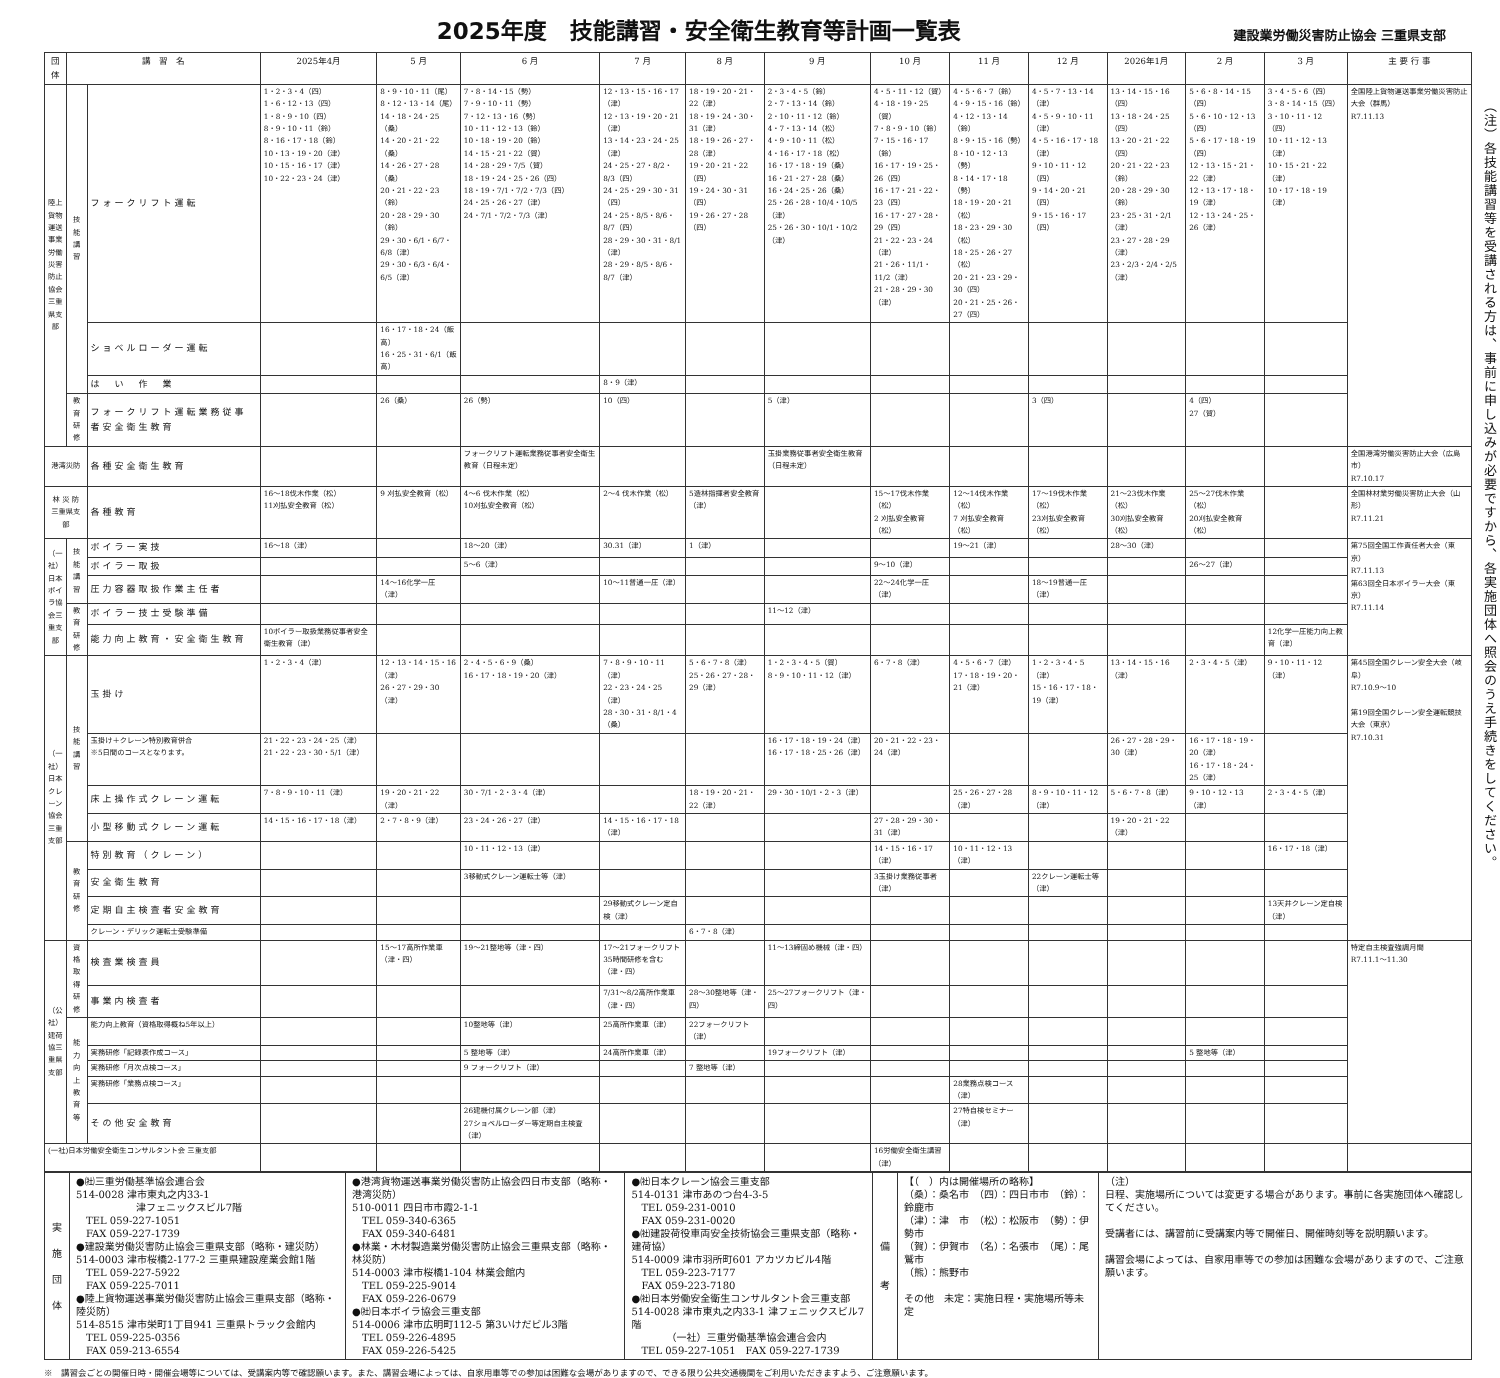2025年度　技能講習・安全衛生教育等計画一覧表
建設業労働災害防止協会 三重県支部
| 団体 | 講 習 名 | | 2025年4月 | 5 月 | 6 月 | 7 月 | 8 月 | 9 月 | 10 月 | 11 月 | 12 月 | 2026年1月 | 2 月 | 3 月 | 主 要 行 事 |
| --- | --- | --- | --- | --- | --- | --- | --- | --- | --- | --- | --- | --- | --- | --- | --- |
| 陸上貨物運送事業労働災害防止協会三重県支部 | 技 能 講 習 | フォークリフト運転 | 1・2・3・4（四） 1・6・12・13（四） 1・8・9・10（四） 8・9・10・11（鈴） 8・16・17・18（鈴） 10・13・19・20（津） 10・15・16・17（津） 10・22・23・24（津） | 8・9・10・11（尾） 8・12・13・14（尾） 14・18・24・25（桑） 14・20・21・22（桑） 14・26・27・28（桑） 20・21・22・23（鈴） 20・28・29・30（鈴） 29・30・6/1・6/7・6/8（津） 29・30・6/3・6/4・6/5（津） | 7・8・14・15（勢） 7・9・10・11（勢） 7・12・13・16（勢） 10・11・12・13（鈴） 10・18・19・20（鈴） 14・15・21・22（賀） 14・28・29・7/5（賀） 18・19・24・25・26（四） 18・19・7/1・7/2・7/3（四） 24・25・26・27（津） 24・7/1・7/2・7/3（津） | 12・13・15・16・17（津） 12・13・19・20・21（津） 13・14・23・24・25（津） 24・25・27・8/2・8/3（四） 24・25・29・30・31（四） 24・25・8/5・8/6・8/7（四） 28・29・30・31・8/1（津） 28・29・8/5・8/6・8/7（津） | 18・19・20・21・22（津） 18・19・24・30・31（津） 18・19・26・27・28（津） 19・20・21・22（四） 19・24・30・31（四） 19・26・27・28（四） | 2・3・4・5（鈴） 2・7・13・14（鈴） 2・10・11・12（鈴） 4・7・13・14（松） 4・9・10・11（松） 4・16・17・18（松） 16・17・18・19（桑） 16・21・27・28（桑） 16・24・25・26（桑） 25・26・28・10/4・10/5（津） 25・26・30・10/1・10/2（津） | 4・5・11・12（賀） 4・18・19・25（賀） 7・8・9・10（鈴） 7・15・16・17（鈴） 16・17・19・25・26（四） 16・17・21・22・23（四） 16・17・27・28・29（四） 21・22・23・24（津） 21・26・11/1・11/2（津） 21・28・29・30（津） | 4・5・6・7（鈴） 4・9・15・16（鈴） 4・12・13・14（鈴） 8・9・15・16（勢） 8・10・12・13（勢） 8・14・17・18（勢） 18・19・20・21（松） 18・23・29・30（松） 18・25・26・27（松） 20・21・23・29・30（四） 20・21・25・26・27（四） | 4・5・7・13・14（津） 4・5・9・10・11（津） 4・5・16・17・18（津） 9・10・11・12（四） 9・14・20・21（四） 9・15・16・17（四） | 13・14・15・16（四） 13・18・24・25（四） 13・20・21・22（四） 20・21・22・23（鈴） 20・28・29・30（鈴） 23・25・31・2/1（津） 23・27・28・29（津） 23・2/3・2/4・2/5（津） | 5・6・8・14・15（四） 5・6・10・12・13（四） 5・6・17・18・19（四） 12・13・15・21・22（津） 12・13・17・18・19（津） 12・13・24・25・26（津） | 3・4・5・6（四） 3・8・14・15（四） 3・10・11・12（四） 10・11・12・13（津） 10・15・21・22（津） 10・17・18・19（津） | 全国陸上貨物運送事業労働災害防止大会（群馬） R7.11.13 |
| | | ショベルローダー運転 | | 16・17・18・24（飯高） 16・25・31・6/1（飯高） | | | | | | | | | | | |
| | | は い 作 業 | | | | 8・9（津） | | | | | | | | | |
| | 教育 研修 | フォークリフト運転業務従事者安全衛生教育 | | 26（桑） | 26（勢） | 10（四） | | 5（津） | | | 3（四） | | 4（四） 27（賀） | | |
| 港湾災防 | | 各種安全衛生教育 | | | フォークリフト運転業務従事者安全衛生教育（日程未定） | | | 玉掛業務従事者安全衛生教育（日程未定） | | | | | | | 全国港湾労働災害防止大会（広島市） R7.10.17 |
| 林 災 防 三重県支部 | | 各種教育 | 16～18伐木作業（松） 11刈払安全教育（松） | 9 刈払安全教育（松） | 4～6 伐木作業（松） 10刈払安全教育（松） | 2～4 伐木作業（松） | 5造林指揮者安全教育（津） | | 15～17伐木作業（松） 2 刈払安全教育（松） | 12～14伐木作業（松） 7 刈払安全教育（松） | 17～19伐木作業（松） 23刈払安全教育（松） | 21～23伐木作業（松） 30刈払安全教育（松） | 25～27伐木作業（松） 20刈払安全教育（松） | | 全国林材業労働災害防止大会（山形） R7.11.21 |
| （一社）日本ボイラ協会三重支部 | 技能講習 | ボイラー実技 | 16～18（津） | | 18～20（津） | 30.31（津） | 1（津） | | | 19～21（津） | | 28～30（津） | | | 第75回全国工作責任者大会（東京） R7.11.13 第63回全日本ボイラー大会（東京） R7.11.14 |
| | | ボイラー取扱 | | | 5～6（津） | | | | 9～10（津） | | | | 26～27（津） | | |
| | | 圧力容器取扱作業主任者 | | 14～16化学一圧（津） | | 10～11普通一圧（津） | | | 22～24化学一圧（津） | | 18～19普通一圧（津） | | | | |
| | 教育 研修 | ボイラー技士受験準備 | | | | | | 11～12（津） | | | | | | | |
| | | 能力向上教育・安全衛生教育 | 10ボイラー取扱業務従事者安全衛生教育（津） | | | | | | | | | | | 12化学一圧能力向上教育（津） | |
| （一社）日本クレーン協会三重支部 | 技能講習 | 玉掛け | 1・2・3・4（津） | 12・13・14・15・16（津） 26・27・29・30（津） | 2・4・5・6・9（桑） 16・17・18・19・20（津） | 7・8・9・10・11（津） 22・23・24・25（津） 28・30・31・8/1・4（桑） | 5・6・7・8（津） 25・26・27・28・29（津） | 1・2・3・4・5（賀） 8・9・10・11・12（津） | 6・7・8（津） | 4・5・6・7（津） 17・18・19・20・21（津） | 1・2・3・4・5（津） 15・16・17・18・19（津） | 13・14・15・16（津） | 2・3・4・5（津） | 9・10・11・12（津） | 第45回全国クレーン安全大会（岐阜） R7.10.9～10 第19回全国クレーン安全運転競技大会（東京） R7.10.31 |
| | | 玉掛け＋クレーン特別教育併合 ※5日間のコースとなります。 | 21・22・23・24・25（津） 21・22・23・30・5/1（津） | | | | | 16・17・18・19・24（津） 16・17・18・25・26（津） | 20・21・22・23・24（津） | | | 26・27・28・29・30（津） | 16・17・18・19・20（津） 16・17・18・24・25（津） | | |
| | | 床上操作式クレーン運転 | 7・8・9・10・11（津） | 19・20・21・22（津） | 30・7/1・2・3・4（津） | | 18・19・20・21・22（津） | 29・30・10/1・2・3（津） | | 25・26・27・28（津） | 8・9・10・11・12（津） | 5・6・7・8（津） | 9・10・12・13（津） | 2・3・4・5（津） | |
| | | 小型移動式クレーン運転 | 14・15・16・17・18（津） | 2・7・8・9（津） | 23・24・26・27（津） | 14・15・16・17・18（津） | | | 27・28・29・30・31（津） | | | 19・20・21・22（津） | | | |
| | 教 育 研 修 | 特別教育（クレーン） | | | 10・11・12・13（津） | | | | 14・15・16・17（津） | 10・11・12・13（津） | | | | 16・17・18（津） | |
| | | 安全衛生教育 | | | 3移動式クレーン運転士等（津） | | | | 3玉掛け業務従事者（津） | | 22クレーン運転士等（津） | | | | |
| | | 定期自主検査者安全教育 | | | | 29移動式クレーン定自検（津） | | | | | | | | 13天井クレーン定自検（津） | |
| | | クレーン・デリック運転士受験準備 | | | | | 6・7・8（津） | | | | | | | | |
| （公社）建荷協三重県支部 | 資格取得研修 | 検査業検査員 | | 15～17高所作業車（津・四） | 19～21整地等（津・四） | 17～21フォークリフト 35時間研修を含む（津・四） | | 11～13締固め機械（津・四） | | | | | | | 特定自主検査強調月間 R7.11.1～11.30 |
| | | 事業内検査者 | | | | 7/31～8/2高所作業車（津・四） | 28～30整地等（津・四） | 25～27フォークリフト（津・四） | | | | | | | |
| | 能力向上教育等 | 能力向上教育（資格取得概ね5年以上） | | | 10整地等（津） | 25高所作業車（津） | 22フォークリフト（津） | | | | | | | | |
| | | 実務研修「記録表作成コース」 | | | 5 整地等（津） | 24高所作業車（津） | | 19フォークリフト（津） | | | | | 5 整地等（津） | | |
| | | 実務研修「月次点検コース」 | | | 9 フォークリフト（津） | | 7 整地等（津） | | | | | | | | |
| | | 実務研修「業務点検コース」 | | | | | | | | 28業務点検コース（津） | | | | | |
| | | その他安全教育 | | | 26建機付属クレーン部（津） 27ショベルローダー等定期自主検査（津） | | | | | 27特自検セミナー（津） | | | | | |
| (一社)日本労働安全衛生コンサルタント会 三重支部 | | | | | | | | | 16労働安全衛生講習（津） | | | | | | |
| 実 施 団 体 | ●㈳三重労働基準協会連合会 514-0028 津市東丸之内33-1 津フェニックスビル7階 TEL 059-227-1051 FAX 059-227-1739 ●建設業労働災害防止協会三重県支部（略称・建災防） 514-0003 津市桜橋2-177-2 三重県建設産業会館1階 TEL 059-227-5922 FAX 059-225-7011 ●陸上貨物運送事業労働災害防止協会三重県支部（略称・陸災防） 514-8515 津市栄町1丁目941 三重県トラック会館内 TEL 059-225-0356 FAX 059-213-6554 | ●港湾貨物運送事業労働災害防止協会四日市支部（略称・港湾災防） 510-0011 四日市市霞2-1-1 TEL 059-340-6365 FAX 059-340-6481 ●林業・木材製造業労働災害防止協会三重県支部（略称・林災防） 514-0003 津市桜橋1-104 林業会館内 TEL 059-225-9014 FAX 059-226-0679 ●㈳日本ボイラ協会三重支部 514-0006 津市広明町112-5 第3いけだビル3階 TEL 059-226-4895 FAX 059-226-5425 | ●㈳日本クレーン協会三重支部 514-0131 津市あのつ台4-3-5 TEL 059-231-0010 FAX 059-231-0020 ●㈳建設荷役車両安全技術協会三重県支部（略称・建荷協） 514-0009 津市羽所町601 アカツカビル4階 TEL 059-223-7177 FAX 059-223-7180 ●㈳日本労働安全衛生コンサルタント会三重支部 514-0028 津市東丸之内33-1 津フェニックスビル7階 （一社）三重労働基準協会連合会内 TEL 059-227-1051 FAX 059-227-1739 | 備 考 | 【（ ）内は開催場所の略称】 （桑）：桑名市 （四）：四日市市 （鈴）：鈴鹿市 （津）：津 市 （松）：松阪市 （勢）：伊勢市 （賀）：伊賀市 （名）：名張市 （尾）：尾鷲市 （熊）：熊野市 その他 未定：実施日程・実施場所等未定 | （注） 日程、実施場所については変更する場合があります。事前に各実施団体へ確認してください。 受講者には、講習前に受講案内等で開催日、開催時刻等を説明願います。 講習会場によっては、自家用車等での参加は困難な会場がありますので、ご注意願います。 |
※　講習会ごとの開催日時・開催会場等については、受講案内等で確認願います。また、講習会場によっては、自家用車等での参加は困難な会場がありますので、できる限り公共交通機関をご利用いただきますよう、ご注意願います。
（注）各技能講習等を受講される方は、事前に申し込みが必要ですから、各実施団体へ照会のうえ手続きをしてください。